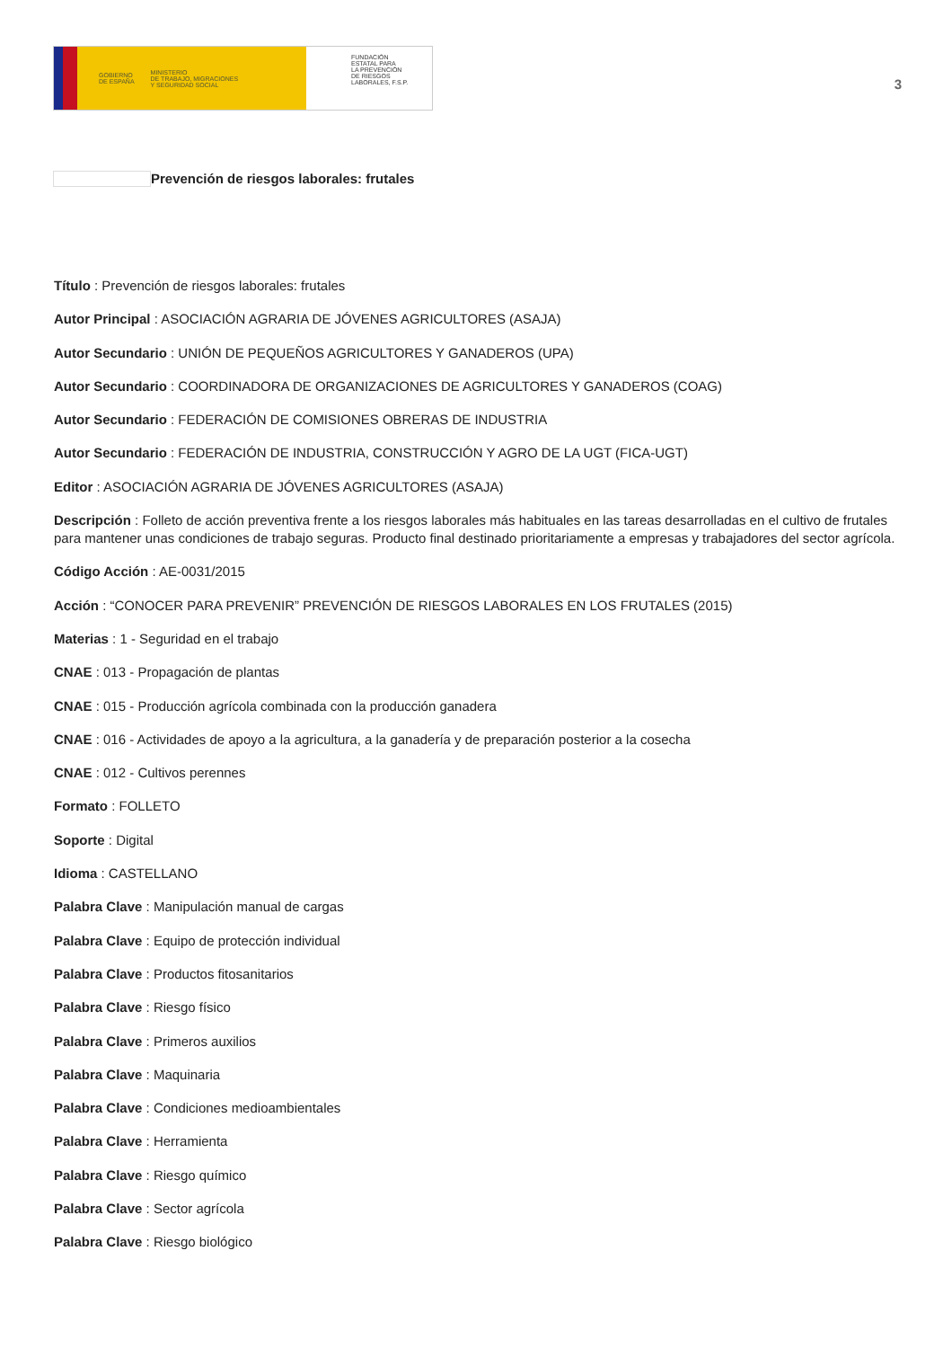GOBIERNO
DE ESPAÑA MINISTERIO
DE TRABAJO, MIGRACIONES
Y SEGURIDAD SOCIAL
FUNDACIÓN
ESTATAL PARA
LA PREVENCIÓN
DE RIESGOS
LABORALES, F.S.P.
3
Prevención de riesgos laborales: frutales
Título : Prevención de riesgos laborales: frutales
Autor Principal : ASOCIACIÓN AGRARIA DE JÓVENES AGRICULTORES (ASAJA)
Autor Secundario : UNIÓN DE PEQUEÑOS AGRICULTORES Y GANADEROS (UPA)
Autor Secundario : COORDINADORA DE ORGANIZACIONES DE AGRICULTORES Y GANADEROS (COAG)
Autor Secundario : FEDERACIÓN DE COMISIONES OBRERAS DE INDUSTRIA
Autor Secundario : FEDERACIÓN DE INDUSTRIA, CONSTRUCCIÓN Y AGRO DE LA UGT (FICA-UGT)
Editor : ASOCIACIÓN AGRARIA DE JÓVENES AGRICULTORES (ASAJA)
Descripción : Folleto de acción preventiva frente a los riesgos laborales más habituales en las tareas desarrolladas en el cultivo de frutales para mantener unas condiciones de trabajo seguras. Producto final destinado prioritariamente a empresas y trabajadores del sector agrícola.
Código Acción : AE-0031/2015
Acción : “CONOCER PARA PREVENIR” PREVENCIÓN DE RIESGOS LABORALES EN LOS FRUTALES (2015)
Materias : 1 - Seguridad en el trabajo
CNAE : 013 - Propagación de plantas
CNAE : 015 - Producción agrícola combinada con la producción ganadera
CNAE : 016 - Actividades de apoyo a la agricultura, a la ganadería y de preparación posterior a la cosecha
CNAE : 012 - Cultivos perennes
Formato : FOLLETO
Soporte : Digital
Idioma : CASTELLANO
Palabra Clave : Manipulación manual de cargas
Palabra Clave : Equipo de protección individual
Palabra Clave : Productos fitosanitarios
Palabra Clave : Riesgo físico
Palabra Clave : Primeros auxilios
Palabra Clave : Maquinaria
Palabra Clave : Condiciones medioambientales
Palabra Clave : Herramienta
Palabra Clave : Riesgo químico
Palabra Clave : Sector agrícola
Palabra Clave : Riesgo biológico